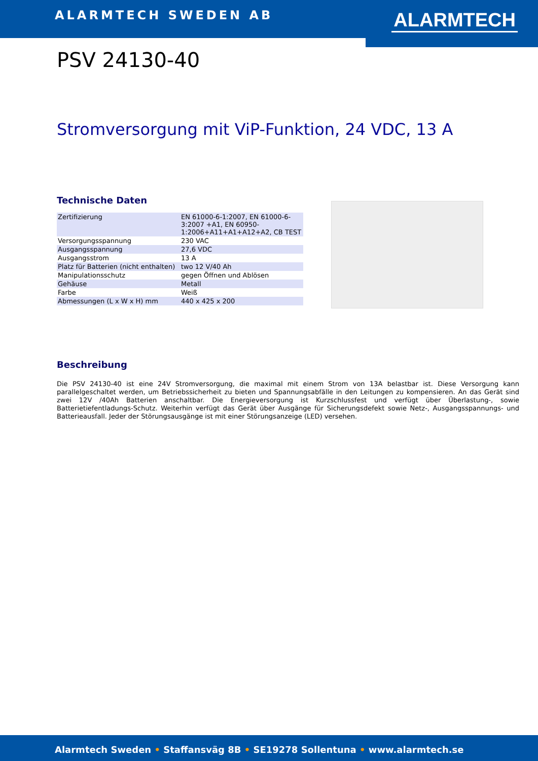ALARMTECH SWEDEN AB ALARMTECH
PSV 24130-40
Stromversorgung mit ViP-Funktion, 24 VDC, 13 A
Technische Daten
| Zertifizierung | EN 61000-6-1:2007, EN 61000-6-3:2007 +A1, EN 60950-1:2006+A11+A1+A12+A2, CB TEST |
| Versorgungsspannung | 230 VAC |
| Ausgangsspannung | 27,6 VDC |
| Ausgangsstrom | 13 A |
| Platz für Batterien (nicht enthalten) | two 12 V/40 Ah |
| Manipulationsschutz | gegen Öffnen und Ablösen |
| Gehäuse | Metall |
| Farbe | Weiß |
| Abmessungen (L x W x H) mm | 440 x 425 x 200 |
Beschreibung
Die PSV 24130-40 ist eine 24V Stromversorgung, die maximal mit einem Strom von 13A belastbar ist. Diese Versorgung kann parallelgeschaltet werden, um Betriebssicherheit zu bieten und Spannungsabfälle in den Leitungen zu kompensieren. An das Gerät sind zwei 12V /40Ah Batterien anschaltbar. Die Energieversorgung ist Kurzschlussfest und verfügt über Überlastung-, sowie Batterietiefentladungs-Schutz. Weiterhin verfügt das Gerät über Ausgänge für Sicherungsdefekt sowie Netz-, Ausgangsspannungs- und Batterieausfall. Jeder der Störungsausgänge ist mit einer Störungsanzeige (LED) versehen.
Alarmtech Sweden • Staffansväg 8B • SE19278 Sollentuna • www.alarmtech.se